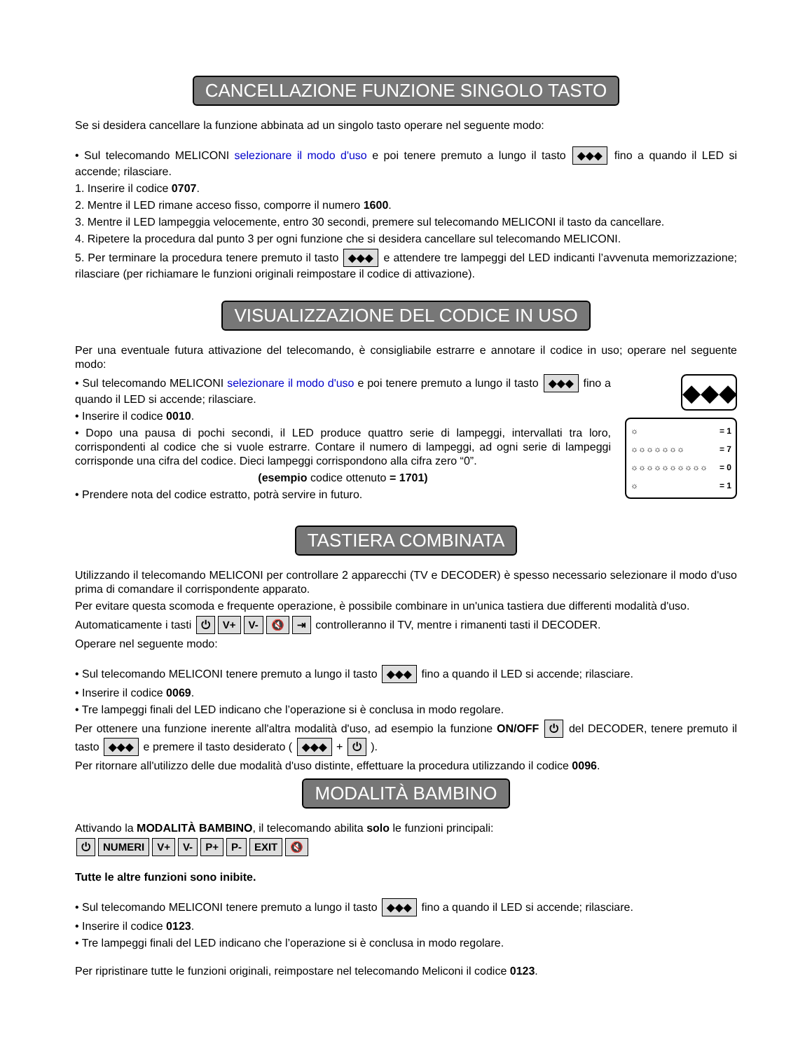CANCELLAZIONE FUNZIONE SINGOLO TASTO
Se si desidera cancellare la funzione abbinata ad un singolo tasto operare nel seguente modo:
• Sul telecomando MELICONI selezionare il modo d'uso e poi tenere premuto a lungo il tasto ◆◆◆ fino a quando il LED si accende; rilasciare.
1. Inserire il codice 0707.
2. Mentre il LED rimane acceso fisso, comporre il numero 1600.
3. Mentre il LED lampeggia velocemente, entro 30 secondi, premere sul telecomando MELICONI il tasto da cancellare.
4. Ripetere la procedura dal punto 3 per ogni funzione che si desidera cancellare sul telecomando MELICONI.
5. Per terminare la procedura tenere premuto il tasto ◆◆◆ e attendere tre lampeggi del LED indicanti l’avvenuta memorizzazione; rilasciare (per richiamare le funzioni originali reimpostare il codice di attivazione).
VISUALIZZAZIONE DEL CODICE IN USO
Per una eventuale futura attivazione del telecomando, è consigliabile estrarre e annotare il codice in uso; operare nel seguente modo:
◆◆◆
☼ = 1
☼☼☼☼☼☼☼ = 7
☼☼☼☼☼☼☼☼☼☼ = 0
☼ = 1
• Sul telecomando MELICONI selezionare il modo d'uso e poi tenere premuto a lungo il tasto ◆◆◆ fino a quando il LED si accende; rilasciare.
• Inserire il codice 0010.
• Dopo una pausa di pochi secondi, il LED produce quattro serie di lampeggi, intervallati tra loro, corrispondenti al codice che si vuole estrarre. Contare il numero di lampeggi, ad ogni serie di lampeggi corrisponde una cifra del codice. Dieci lampeggi corrispondono alla cifra zero “0”.
(esempio codice ottenuto = 1701)
• Prendere nota del codice estratto, potrà servire in futuro.
TASTIERA COMBINATA
Utilizzando il telecomando MELICONI per controllare 2 apparecchi (TV e DECODER) è spesso necessario selezionare il modo d'uso prima di comandare il corrispondente apparato.
Per evitare questa scomoda e frequente operazione, è possibile combinare in un'unica tastiera due differenti modalità d'uso.
Automaticamente i tasti ⏻ V+ V- 🔇 ⇥ controlleranno il TV, mentre i rimanenti tasti il DECODER.
Operare nel seguente modo:
• Sul telecomando MELICONI tenere premuto a lungo il tasto ◆◆◆ fino a quando il LED si accende; rilasciare.
• Inserire il codice 0069.
• Tre lampeggi finali del LED indicano che l’operazione si è conclusa in modo regolare.
Per ottenere una funzione inerente all'altra modalità d'uso, ad esempio la funzione ON/OFF ⏻ del DECODER, tenere premuto il tasto ◆◆◆ e premere il tasto desiderato ( ◆◆◆ + ⏻ ).
Per ritornare all'utilizzo delle due modalità d'uso distinte, effettuare la procedura utilizzando il codice 0096.
MODALITÀ BAMBINO
Attivando la MODALITÀ BAMBINO, il telecomando abilita solo le funzioni principali:
⏻ NUMERI V+ V- P+ P- EXIT 🔇
Tutte le altre funzioni sono inibite.
• Sul telecomando MELICONI tenere premuto a lungo il tasto ◆◆◆ fino a quando il LED si accende; rilasciare.
• Inserire il codice 0123.
• Tre lampeggi finali del LED indicano che l’operazione si è conclusa in modo regolare.
Per ripristinare tutte le funzioni originali, reimpostare nel telecomando Meliconi il codice 0123.